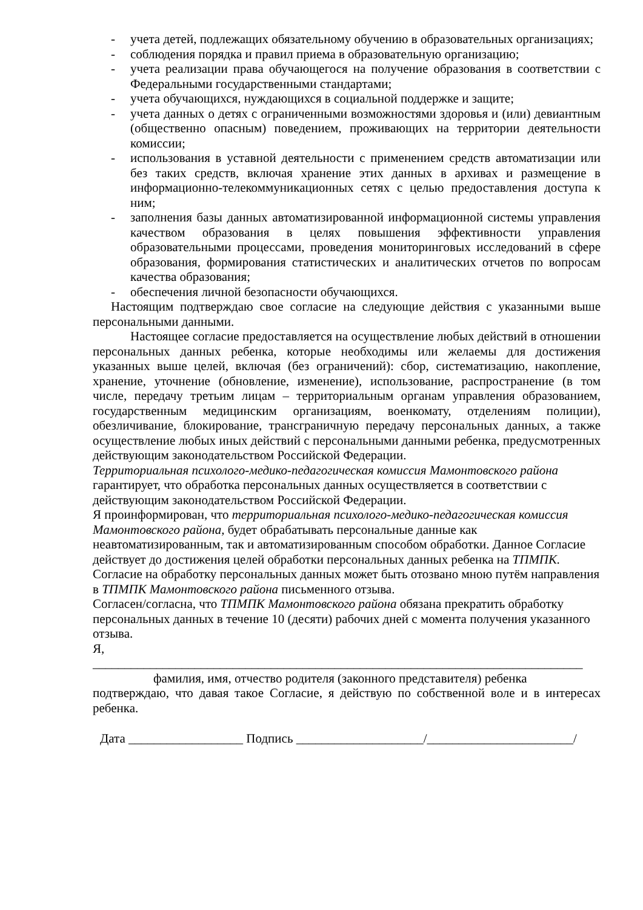- учета детей, подлежащих обязательному обучению в образовательных организациях;
- соблюдения порядка и правил приема в образовательную организацию;
- учета реализации права обучающегося на получение образования в соответствии с Федеральными государственными стандартами;
- учета обучающихся, нуждающихся в социальной поддержке и защите;
- учета данных о детях с ограниченными возможностями здоровья и (или) девиантным (общественно опасным) поведением, проживающих на территории деятельности комиссии;
- использования в уставной деятельности с применением средств автоматизации или без таких средств, включая хранение этих данных в архивах и размещение в информационно-телекоммуникационных сетях с целью предоставления доступа к ним;
- заполнения базы данных автоматизированной информационной системы управления качеством образования в целях повышения эффективности управления образовательными процессами, проведения мониторинговых исследований в сфере образования, формирования статистических и аналитических отчетов по вопросам качества образования;
- обеспечения личной безопасности обучающихся.
Настоящим подтверждаю свое согласие на следующие действия с указанными выше персональными данными.
Настоящее согласие предоставляется на осуществление любых действий в отношении персональных данных ребенка, которые необходимы или желаемы для достижения указанных выше целей, включая (без ограничений): сбор, систематизацию, накопление, хранение, уточнение (обновление, изменение), использование, распространение (в том числе, передачу третьим лицам – территориальным органам управления образованием, государственным медицинским организациям, военкомату, отделениям полиции), обезличивание, блокирование, трансграничную передачу персональных данных, а также осуществление любых иных действий с персональными данными ребенка, предусмотренных действующим законодательством Российской Федерации.
Территориальная психолого-медико-педагогическая комиссия Мамонтовского района гарантирует, что обработка персональных данных осуществляется в соответствии с действующим законодательством Российской Федерации.
Я проинформирован, что территориальная психолого-медико-педагогическая комиссия Мамонтовского района, будет обрабатывать персональные данные как неавтоматизированным, так и автоматизированным способом обработки. Данное Согласие действует до достижения целей обработки персональных данных ребенка на ТПМПК.
Согласие на обработку персональных данных может быть отозвано мною путём направления в ТПМПК Мамонтовского района письменного отзыва.
Согласен/согласна, что ТПМПК Мамонтовского района обязана прекратить обработку персональных данных в течение 10 (десяти) рабочих дней с момента получения указанного отзыва.
Я,
_____________________________________________________________________________
фамилия, имя, отчество родителя (законного представителя) ребенка
подтверждаю, что давая такое Согласие, я действую по собственной воле и в интересах ребенка.
Дата __________________ Подпись ____________________/_______________________/